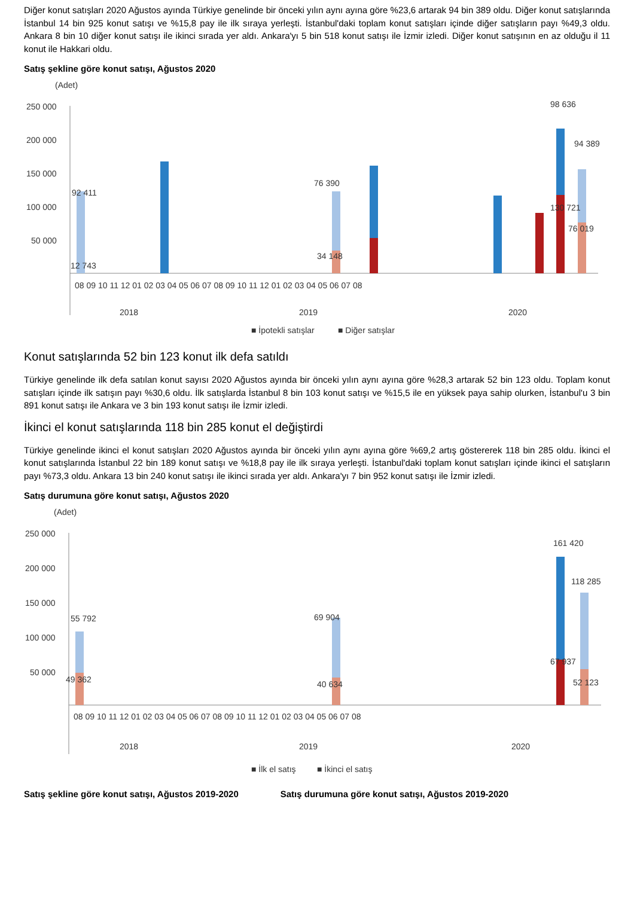Diğer konut satışları 2020 Ağustos ayında Türkiye genelinde bir önceki yılın aynı ayına göre %23,6 artarak 94 bin 389 oldu. Diğer konut satışlarında İstanbul 14 bin 925 konut satışı ve %15,8 pay ile ilk sıraya yerleşti. İstanbul'daki toplam konut satışları içinde diğer satışların payı %49,3 oldu. Ankara 8 bin 10 diğer konut satışı ile ikinci sırada yer aldı. Ankara'yı 5 bin 518 konut satışı ile İzmir izledi. Diğer konut satışının en az olduğu il 11 konut ile Hakkari oldu.
Satış şekline göre konut satışı, Ağustos 2020
(Adet)
250 000
200 000
150 000
100 000
50 000
98 636
94 389
92 411
76 390
130 721
76 019
34 148
12 743
08 09 10 11 12 01 02 03 04 05 06 07 08 09 10 11 12 01 02 03 04 05 06 07 08
2018
2019
2020
■ İpotekli satışlar
■ Diğer satışlar
Konut satışlarında 52 bin 123 konut ilk defa satıldı
Türkiye genelinde ilk defa satılan konut sayısı 2020 Ağustos ayında bir önceki yılın aynı ayına göre %28,3 artarak 52 bin 123 oldu. Toplam konut satışları içinde ilk satışın payı %30,6 oldu. İlk satışlarda İstanbul 8 bin 103 konut satışı ve %15,5 ile en yüksek paya sahip olurken, İstanbul'u 3 bin 891 konut satışı ile Ankara ve 3 bin 193 konut satışı ile İzmir izledi.
İkinci el konut satışlarında 118 bin 285 konut el değiştirdi
Türkiye genelinde ikinci el konut satışları 2020 Ağustos ayında bir önceki yılın aynı ayına göre %69,2 artış göstererek 118 bin 285 oldu. İkinci el konut satışlarında İstanbul 22 bin 189 konut satışı ve %18,8 pay ile ilk sıraya yerleşti. İstanbul'daki toplam konut satışları içinde ikinci el satışların payı %73,3 oldu. Ankara 13 bin 240 konut satışı ile ikinci sırada yer aldı. Ankara'yı 7 bin 952 konut satışı ile İzmir izledi.
Satış durumuna göre konut satışı, Ağustos 2020
(Adet)
250 000
200 000
150 000
100 000
50 000
161 420
118 285
55 792
69 904
67 937
52 123
49 362
40 634
08 09 10 11 12 01 02 03 04 05 06 07 08 09 10 11 12 01 02 03 04 05 06 07 08
2018
2019
2020
■ İlk el satış
■ İkinci el satış
Satış şekline göre konut satışı, Ağustos 2019-2020
Satış durumuna göre konut satışı, Ağustos 2019-2020